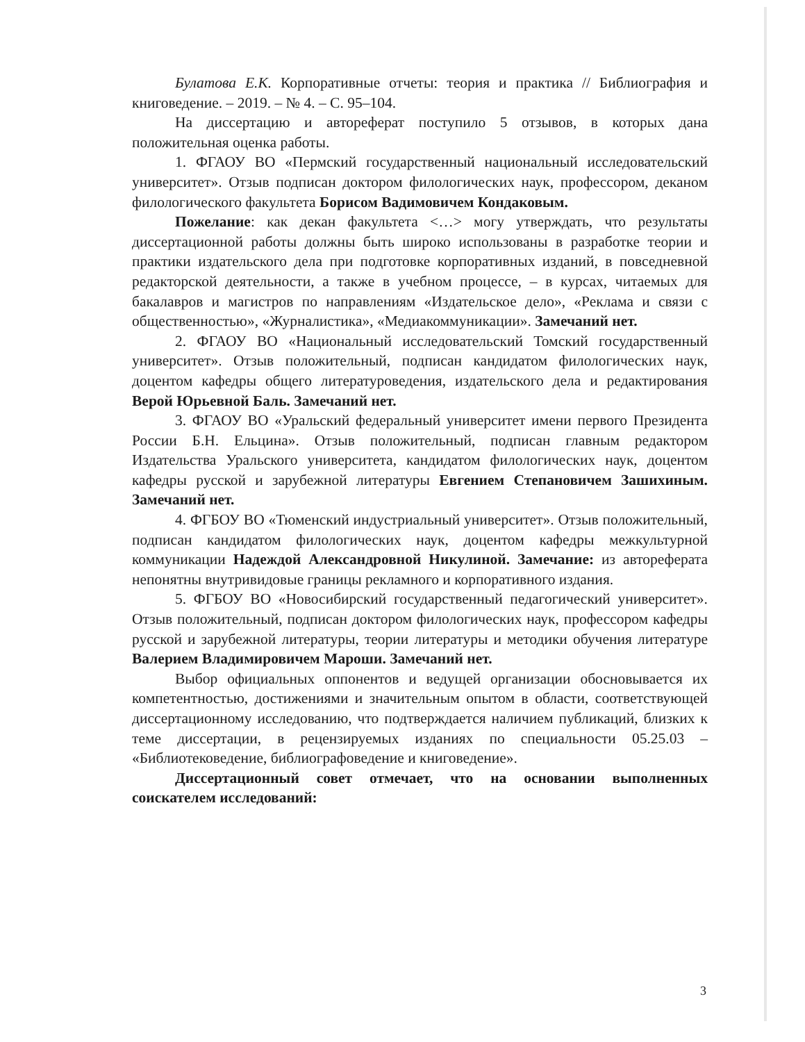Булатова Е.К. Корпоративные отчеты: теория и практика // Библиография и книговедение. – 2019. – № 4. – С. 95–104.
На диссертацию и автореферат поступило 5 отзывов, в которых дана положительная оценка работы.
1. ФГАОУ ВО «Пермский государственный национальный исследовательский университет». Отзыв подписан доктором филологических наук, профессором, деканом филологического факультета Борисом Вадимовичем Кондаковым.
Пожелание: как декан факультета <…> могу утверждать, что результаты диссертационной работы должны быть широко использованы в разработке теории и практики издательского дела при подготовке корпоративных изданий, в повседневной редакторской деятельности, а также в учебном процессе, – в курсах, читаемых для бакалавров и магистров по направлениям «Издательское дело», «Реклама и связи с общественностью», «Журналистика», «Медиакоммуникации». Замечаний нет.
2. ФГАОУ ВО «Национальный исследовательский Томский государственный университет». Отзыв положительный, подписан кандидатом филологических наук, доцентом кафедры общего литературоведения, издательского дела и редактирования Верой Юрьевной Баль. Замечаний нет.
3. ФГАОУ ВО «Уральский федеральный университет имени первого Президента России Б.Н. Ельцина». Отзыв положительный, подписан главным редактором Издательства Уральского университета, кандидатом филологических наук, доцентом кафедры русской и зарубежной литературы Евгением Степановичем Зашихиным. Замечаний нет.
4. ФГБОУ ВО «Тюменский индустриальный университет». Отзыв положительный, подписан кандидатом филологических наук, доцентом кафедры межкультурной коммуникации Надеждой Александровной Никулиной. Замечание: из автореферата непонятны внутривидовые границы рекламного и корпоративного издания.
5. ФГБОУ ВО «Новосибирский государственный педагогический университет». Отзыв положительный, подписан доктором филологических наук, профессором кафедры русской и зарубежной литературы, теории литературы и методики обучения литературе Валерием Владимировичем Мароши. Замечаний нет.
Выбор официальных оппонентов и ведущей организации обосновывается их компетентностью, достижениями и значительным опытом в области, соответствующей диссертационному исследованию, что подтверждается наличием публикаций, близких к теме диссертации, в рецензируемых изданиях по специальности 05.25.03 – «Библиотековедение, библиографоведение и книговедение».
Диссертационный совет отмечает, что на основании выполненных соискателем исследований:
3